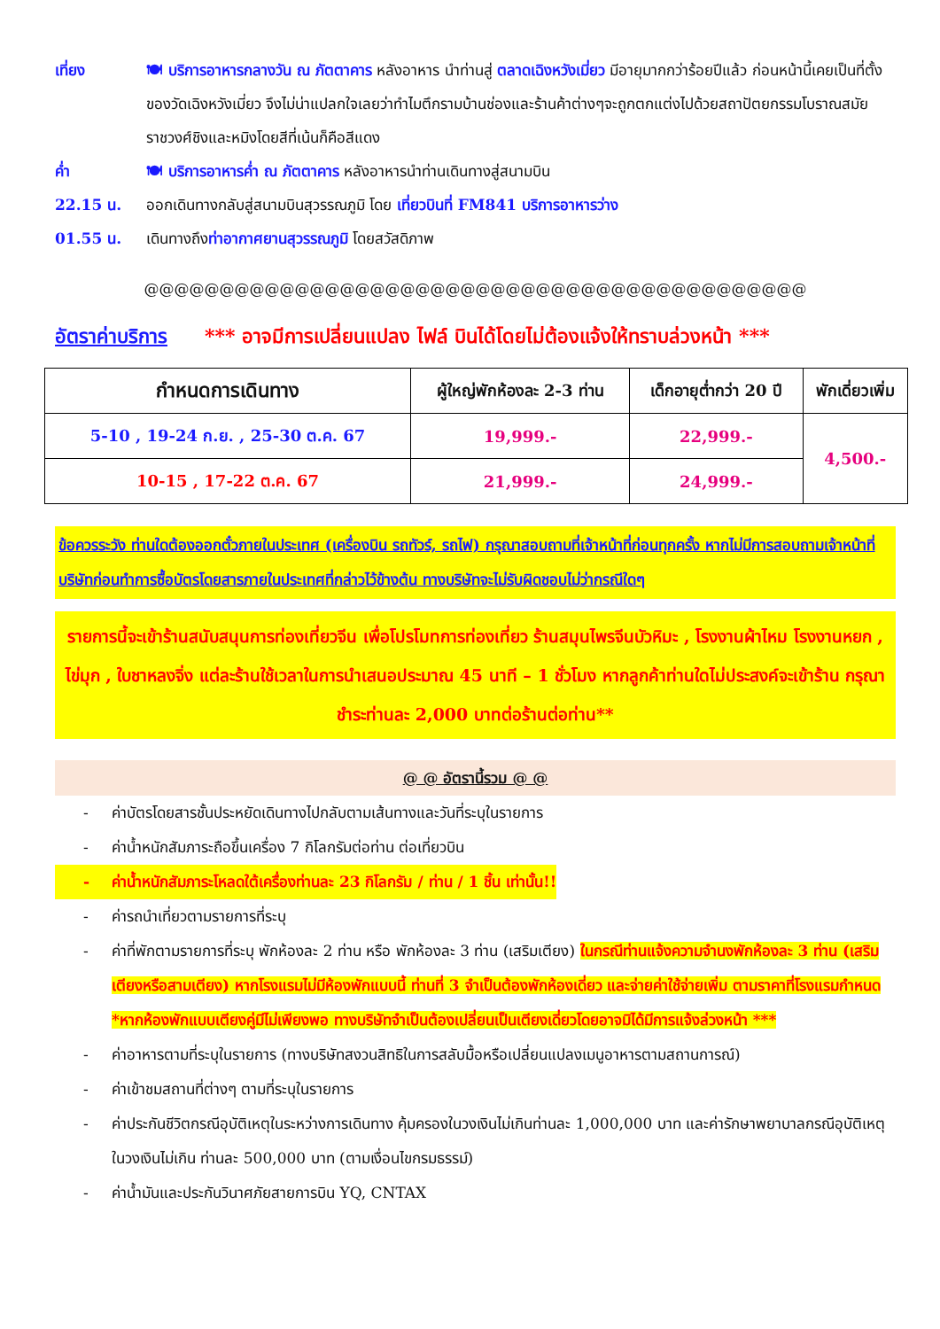เที่ยง 🍽 บริการอาหารกลางวัน ณ ภัตตาคาร หลังอาหาร นำท่านสู่ ตลาดเฉิงหวังเมี่ยว มีอายุมากกว่าร้อยปีแล้ว ก่อนหน้านี้เคยเป็นที่ตั้งของวัดเฉิงหวังเมี่ยว จึงไม่น่าแปลกใจเลยว่าทำไมตึกรามบ้านช่องและร้านค้าต่างๆจะถูกตกแต่งไปด้วยสถาปัตยกรรมโบราณสมัยราชวงศ์ชิงและหมิงโดยสีที่เน้นก็คือสีแดง
ค่ำ 🍽 บริการอาหารค่ำ ณ ภัตตาคาร หลังอาหารนำท่านเดินทางสู่สนามบิน
22.15 น. ออกเดินทางกลับสู่สนามบินสุวรรณภูมิ โดย เที่ยวบินที่ FM841 บริการอาหารว่าง
01.55 น. เดินทางถึงท่าอากาศยานสุวรรณภูมิ โดยสวัสดิภาพ
@@@@@@@@@@@@@@@@@@@@@@@@@@@@@@@@@@@@@@@@@@@@
อัตราค่าบริการ *** อาจมีการเปลี่ยนแปลง ไฟล์ บินได้โดยไม่ต้องแจ้งให้ทราบล่วงหน้า ***
| กำหนดการเดินทาง | ผู้ใหญ่พักห้องละ 2-3 ท่าน | เด็กอายุต่ำกว่า 20 ปี | พักเดี่ยวเพิ่ม |
| --- | --- | --- | --- |
| 5-10 , 19-24 ก.ย. , 25-30 ต.ค. 67 | 19,999.- | 22,999.- | 4,500.- |
| 10-15 , 17-22 ต.ค. 67 | 21,999.- | 24,999.- | |
ข้อควรระวัง ท่านใดต้องออกตั๋วภายในประเทศ (เครื่องบิน รถทัวร์, รถไฟ) กรุณาสอบถามที่เจ้าหน้าที่ก่อนทุกครั้ง หากไม่มีการสอบถามเจ้าหน้าที่บริษัทก่อนทำการซื้อบัตรโดยสารภายในประเทศที่กล่าวไว้ข้างต้น ทางบริษัทจะไม่รับผิดชอบไม่ว่ากรณีใดๆ
รายการนี้จะเข้าร้านสนับสนุนการท่องเที่ยวจีน เพื่อโปรโมทการท่องเที่ยว ร้านสมุนไพรจีนบัวหิมะ , โรงงานผ้าไหม โรงงานหยก , ไข่มุก , ใบชาหลงจิ่ง แต่ละร้านใช้เวลาในการนำเสนอประมาณ 45 นาที – 1 ชั่วโมง หากลูกค้าท่านใดไม่ประสงค์จะเข้าร้าน กรุณาชำระท่านละ 2,000 บาทต่อร้านต่อท่าน**
@ @ อัตรานี้รวม @ @
- ค่าบัตรโดยสารชั้นประหยัดเดินทางไปกลับตามเส้นทางและวันที่ระบุในรายการ
- ค่าน้ำหนักสัมภาระถือขึ้นเครื่อง 7 กิโลกรัมต่อท่าน ต่อเที่ยวบิน
- ค่าน้ำหนักสัมภาระโหลดใต้เครื่องท่านละ 23 กิโลกรัม / ท่าน / 1 ชิ้น เท่านั้น!!
- ค่ารถนำเที่ยวตามรายการที่ระบุ
- ค่าที่พักตามรายการที่ระบุ พักห้องละ 2 ท่าน หรือ พักห้องละ 3 ท่าน (เสริมเตียง) ในกรณีท่านแจ้งความจำนงพักห้องละ 3 ท่าน (เสริมเตียงหรือสามเตียง) หากโรงแรมไม่มีห้องพักแบบนี้ ท่านที่ 3 จำเป็นต้องพักห้องเดี่ยว และจ่ายค่าใช้จ่ายเพิ่ม ตามราคาที่โรงแรมกำหนด *หากห้องพักแบบเตียงคู่มีไม่เพียงพอ ทางบริษัทจำเป็นต้องเปลี่ยนเป็นเตียงเดี่ยวโดยอาจมิได้มีการแจ้งล่วงหน้า ***
- ค่าอาหารตามที่ระบุในรายการ (ทางบริษัทสงวนสิทธิในการสลับมื้อหรือเปลี่ยนแปลงเมนูอาหารตามสถานการณ์)
- ค่าเข้าชมสถานที่ต่างๆ ตามที่ระบุในรายการ
- ค่าประกันชีวิตกรณีอุบัติเหตุในระหว่างการเดินทาง คุ้มครองในวงเงินไม่เกินท่านละ 1,000,000 บาท และค่ารักษาพยาบาลกรณีอุบัติเหตุในวงเงินไม่เกิน ท่านละ 500,000 บาท (ตามเงื่อนไขกรมธรรม์)
- ค่าน้ำมันและประกันวินาศภัยสายการบิน YQ, CNTAX